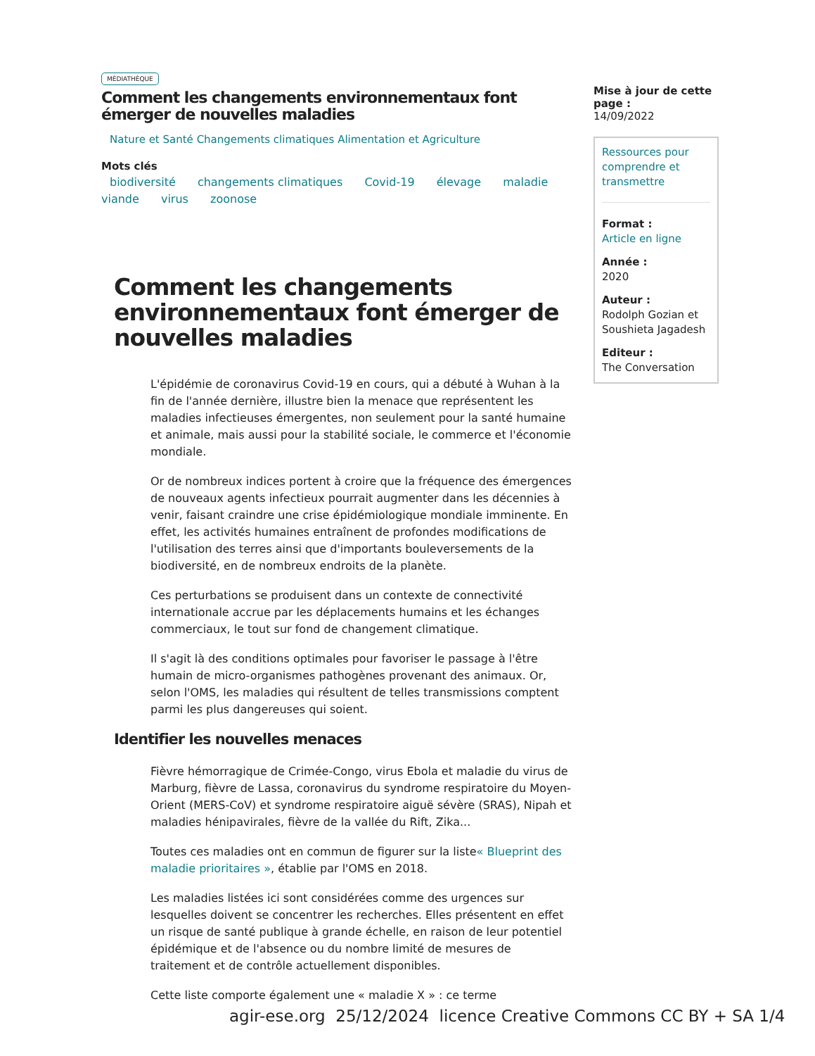MÉDIATHÈQUE
Comment les changements environnementaux font émerger de nouvelles maladies
Nature et Santé Changements climatiques Alimentation et Agriculture
Mots clés
biodiversité changements climatiques Covid-19 élevage maladie viande virus zoonose
Comment les changements environnementaux font émerger de nouvelles maladies
L'épidémie de coronavirus Covid-19 en cours, qui a débuté à Wuhan à la fin de l'année dernière, illustre bien la menace que représentent les maladies infectieuses émergentes, non seulement pour la santé humaine et animale, mais aussi pour la stabilité sociale, le commerce et l'économie mondiale.
Or de nombreux indices portent à croire que la fréquence des émergences de nouveaux agents infectieux pourrait augmenter dans les décennies à venir, faisant craindre une crise épidémiologique mondiale imminente. En effet, les activités humaines entraînent de profondes modifications de l'utilisation des terres ainsi que d'importants bouleversements de la biodiversité, en de nombreux endroits de la planète.
Ces perturbations se produisent dans un contexte de connectivité internationale accrue par les déplacements humains et les échanges commerciaux, le tout sur fond de changement climatique.
Il s'agit là des conditions optimales pour favoriser le passage à l'être humain de micro-organismes pathogènes provenant des animaux. Or, selon l'OMS, les maladies qui résultent de telles transmissions comptent parmi les plus dangereuses qui soient.
Identifier les nouvelles menaces
Fièvre hémorragique de Crimée-Congo, virus Ebola et maladie du virus de Marburg, fièvre de Lassa, coronavirus du syndrome respiratoire du Moyen-Orient (MERS-CoV) et syndrome respiratoire aiguë sévère (SRAS), Nipah et maladies hénipavirales, fièvre de la vallée du Rift, Zika...
Toutes ces maladies ont en commun de figurer sur la liste« Blueprint des maladie prioritaires », établie par l'OMS en 2018.
Les maladies listées ici sont considérées comme des urgences sur lesquelles doivent se concentrer les recherches. Elles présentent en effet un risque de santé publique à grande échelle, en raison de leur potentiel épidémique et de l'absence ou du nombre limité de mesures de traitement et de contrôle actuellement disponibles.
Cette liste comporte également une « maladie X » : ce terme
Mise à jour de cette page :
14/09/2022
Ressources pour comprendre et transmettre
Format :
Article en ligne
Année :
2020
Auteur :
Rodolph Gozian et Soushieta Jagadesh
Editeur :
The Conversation
agir-ese.org 25/12/2024 licence Creative Commons CC BY + SA 1/4